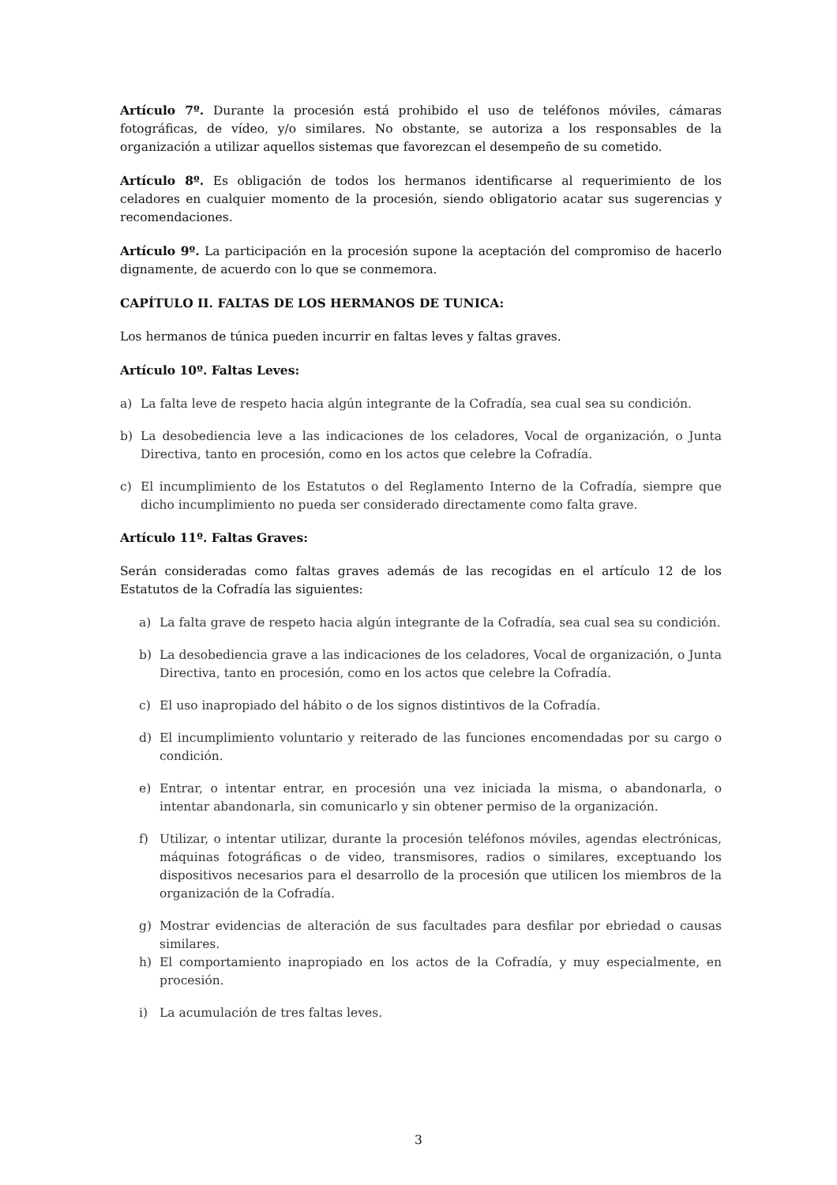Artículo 7º. Durante la procesión está prohibido el uso de teléfonos móviles, cámaras fotográficas, de vídeo, y/o similares. No obstante, se autoriza a los responsables de la organización a utilizar aquellos sistemas que favorezcan el desempeño de su cometido.
Artículo 8º. Es obligación de todos los hermanos identificarse al requerimiento de los celadores en cualquier momento de la procesión, siendo obligatorio acatar sus sugerencias y recomendaciones.
Artículo 9º. La participación en la procesión supone la aceptación del compromiso de hacerlo dignamente, de acuerdo con lo que se conmemora.
CAPÍTULO II. FALTAS DE LOS HERMANOS DE TUNICA:
Los hermanos de túnica pueden incurrir en faltas leves y faltas graves.
Artículo 10º. Faltas Leves:
a) La falta leve de respeto hacia algún integrante de la Cofradía, sea cual sea su condición.
b) La desobediencia leve a las indicaciones de los celadores, Vocal de organización, o Junta Directiva, tanto en procesión, como en los actos que celebre la Cofradía.
c) El incumplimiento de los Estatutos o del Reglamento Interno de la Cofradía, siempre que dicho incumplimiento no pueda ser considerado directamente como falta grave.
Artículo 11º. Faltas Graves:
Serán consideradas como faltas graves además de las recogidas en el artículo 12 de los Estatutos de la Cofradía las siguientes:
a) La falta grave de respeto hacia algún integrante de la Cofradía, sea cual sea su condición.
b) La desobediencia grave a las indicaciones de los celadores, Vocal de organización, o Junta Directiva, tanto en procesión, como en los actos que celebre la Cofradía.
c) El uso inapropiado del hábito o de los signos distintivos de la Cofradía.
d) El incumplimiento voluntario y reiterado de las funciones encomendadas por su cargo o condición.
e) Entrar, o intentar entrar, en procesión una vez iniciada la misma, o abandonarla, o intentar abandonarla, sin comunicarlo y sin obtener permiso de la organización.
f) Utilizar, o intentar utilizar, durante la procesión teléfonos móviles, agendas electrónicas, máquinas fotográficas o de video, transmisores, radios o similares, exceptuando los dispositivos necesarios para el desarrollo de la procesión que utilicen los miembros de la organización de la Cofradía.
g) Mostrar evidencias de alteración de sus facultades para desfilar por ebriedad o causas similares.
h) El comportamiento inapropiado en los actos de la Cofradía, y muy especialmente, en procesión.
i) La acumulación de tres faltas leves.
3